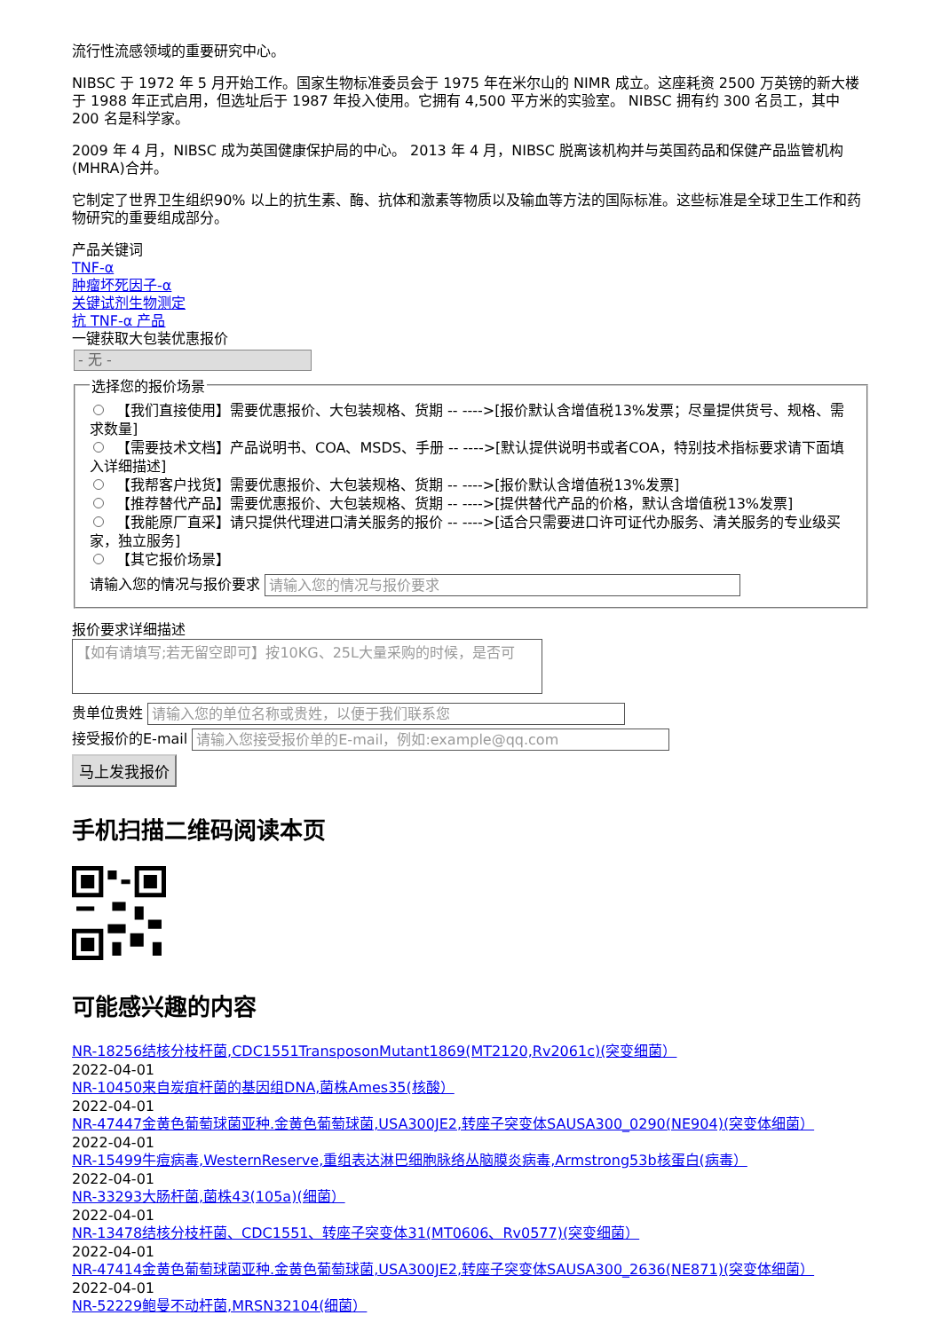流行性流感领域的重要研究中心。
NIBSC 于 1972 年 5 月开始工作。国家生物标准委员会于 1975 年在米尔山的 NIMR 成立。这座耗资 2500 万英镑的新大楼于 1988 年正式启用，但选址后于 1987 年投入使用。它拥有 4,500 平方米的实验室。 NIBSC 拥有约 300 名员工，其中 200 名是科学家。
2009 年 4 月，NIBSC 成为英国健康保护局的中心。 2013 年 4 月，NIBSC 脱离该机构并与英国药品和保健产品监管机构 (MHRA)合并。
它制定了世界卫生组织90% 以上的抗生素、酶、抗体和激素等物质以及输血等方法的国际标准。这些标准是全球卫生工作和药物研究的重要组成部分。
产品关键词
TNF-α
肿瘤坏死因子-α
关键试剂生物测定
抗 TNF-α 产品
一键获取大包装优惠报价
- 无 -
选择您的报价场景
【我们直接使用】需要优惠报价、大包装规格、货期 -- ---->[报价默认含增值税13%发票；尽量提供货号、规格、需求数量]
【需要技术文档】产品说明书、COA、MSDS、手册 -- ---->[默认提供说明书或者COA，特别技术指标要求请下面填入详细描述]
【我帮客户找货】需要优惠报价、大包装规格、货期 -- ---->[报价默认含增值税13%发票]
【推荐替代产品】需要优惠报价、大包装规格、货期 -- ---->[提供替代产品的价格，默认含增值税13%发票]
【我能原厂直采】请只提供代理进口清关服务的报价 -- ---->[适合只需要进口许可证代办服务、清关服务的专业级买家，独立服务]
【其它报价场景】
请输入您的情况与报价要求 请输入您的情况与报价要求
报价要求详细描述
【如有请填写;若无留空即可】按10KG、25L大量采购的时候，是否可
贵单位贵姓 请输入您的单位名称或贵姓，以便于我们联系您
接受报价的E-mail 请输入您接受报价单的E-mail，例如:example@qq.com
马上发我报价
手机扫描二维码阅读本页
可能感兴趣的内容
NR-18256结核分枝杆菌,CDC1551TransposonMutant1869(MT2120,Rv2061c)(突变细菌）
2022-04-01
NR-10450来自炭疽杆菌的基因组DNA,菌株Ames35(核酸）
2022-04-01
NR-47447金黄色葡萄球菌亚种.金黄色葡萄球菌,USA300JE2,转座子突变体SAUSA300_0290(NE904)(突变体细菌）
2022-04-01
NR-15499牛痘病毒,WesternReserve,重组表达淋巴细胞脉络丛脑膜炎病毒,Armstrong53b核蛋白(病毒）
2022-04-01
NR-33293大肠杆菌,菌株43(105a)(细菌）
2022-04-01
NR-13478结核分枝杆菌、CDC1551、转座子突变体31(MT0606、Rv0577)(突变细菌）
2022-04-01
NR-47414金黄色葡萄球菌亚种.金黄色葡萄球菌,USA300JE2,转座子突变体SAUSA300_2636(NE871)(突变体细菌）
2022-04-01
NR-52229鲍曼不动杆菌,MRSN32104(细菌）